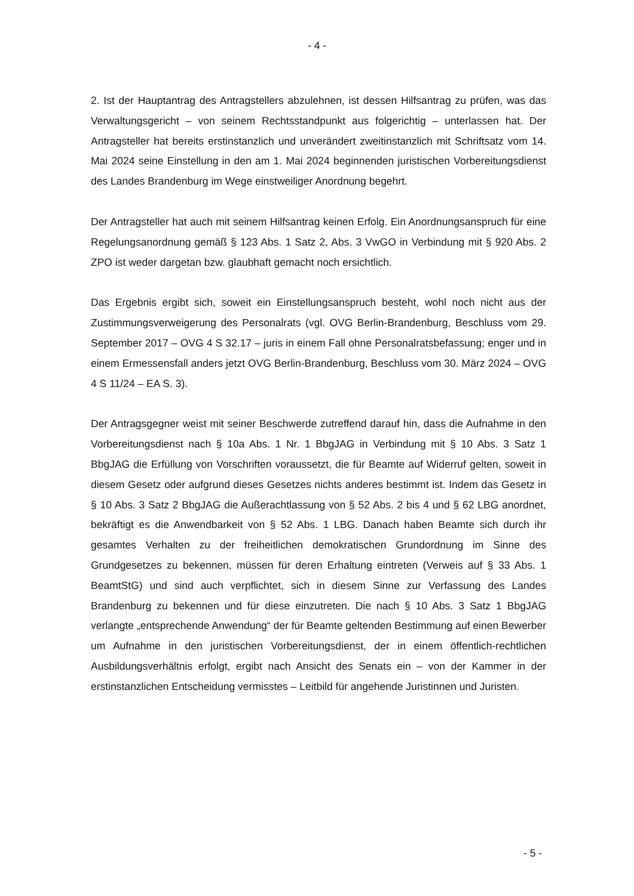- 4 -
2. Ist der Hauptantrag des Antragstellers abzulehnen, ist dessen Hilfsantrag zu prüfen, was das Verwaltungsgericht – von seinem Rechtsstandpunkt aus folgerichtig – unterlassen hat. Der Antragsteller hat bereits erstinstanzlich und unverändert zweitinstanzlich mit Schriftsatz vom 14. Mai 2024 seine Einstellung in den am 1. Mai 2024 beginnenden juristischen Vorbereitungsdienst des Landes Brandenburg im Wege einstweiliger Anordnung begehrt.
Der Antragsteller hat auch mit seinem Hilfsantrag keinen Erfolg. Ein Anordnungsanspruch für eine Regelungsanordnung gemäß § 123 Abs. 1 Satz 2, Abs. 3 VwGO in Verbindung mit § 920 Abs. 2 ZPO ist weder dargetan bzw. glaubhaft gemacht noch ersichtlich.
Das Ergebnis ergibt sich, soweit ein Einstellungsanspruch besteht, wohl noch nicht aus der Zustimmungsverweigerung des Personalrats (vgl. OVG Berlin-Brandenburg, Beschluss vom 29. September 2017 – OVG 4 S 32.17 – juris in einem Fall ohne Personalratsbefassung; enger und in einem Ermessensfall anders jetzt OVG Berlin-Brandenburg, Beschluss vom 30. März 2024 – OVG 4 S 11/24 – EA S. 3).
Der Antragsgegner weist mit seiner Beschwerde zutreffend darauf hin, dass die Aufnahme in den Vorbereitungsdienst nach § 10a Abs. 1 Nr. 1 BbgJAG in Verbindung mit § 10 Abs. 3 Satz 1 BbgJAG die Erfüllung von Vorschriften voraussetzt, die für Beamte auf Widerruf gelten, soweit in diesem Gesetz oder aufgrund dieses Gesetzes nichts anderes bestimmt ist. Indem das Gesetz in § 10 Abs. 3 Satz 2 BbgJAG die Außerachtlassung von § 52 Abs. 2 bis 4 und § 62 LBG anordnet, bekräftigt es die Anwendbarkeit von § 52 Abs. 1 LBG. Danach haben Beamte sich durch ihr gesamtes Verhalten zu der freiheitlichen demokratischen Grundordnung im Sinne des Grundgesetzes zu bekennen, müssen für deren Erhaltung eintreten (Verweis auf § 33 Abs. 1 BeamtStG) und sind auch verpflichtet, sich in diesem Sinne zur Verfassung des Landes Brandenburg zu bekennen und für diese einzutreten. Die nach § 10 Abs. 3 Satz 1 BbgJAG verlangte „entsprechende Anwendung“ der für Beamte geltenden Bestimmung auf einen Bewerber um Aufnahme in den juristischen Vorbereitungsdienst, der in einem öffentlich-rechtlichen Ausbildungsverhältnis erfolgt, ergibt nach Ansicht des Senats ein – von der Kammer in der erstinstanzlichen Entscheidung vermisstes – Leitbild für angehende Juristinnen und Juristen.
- 5 -